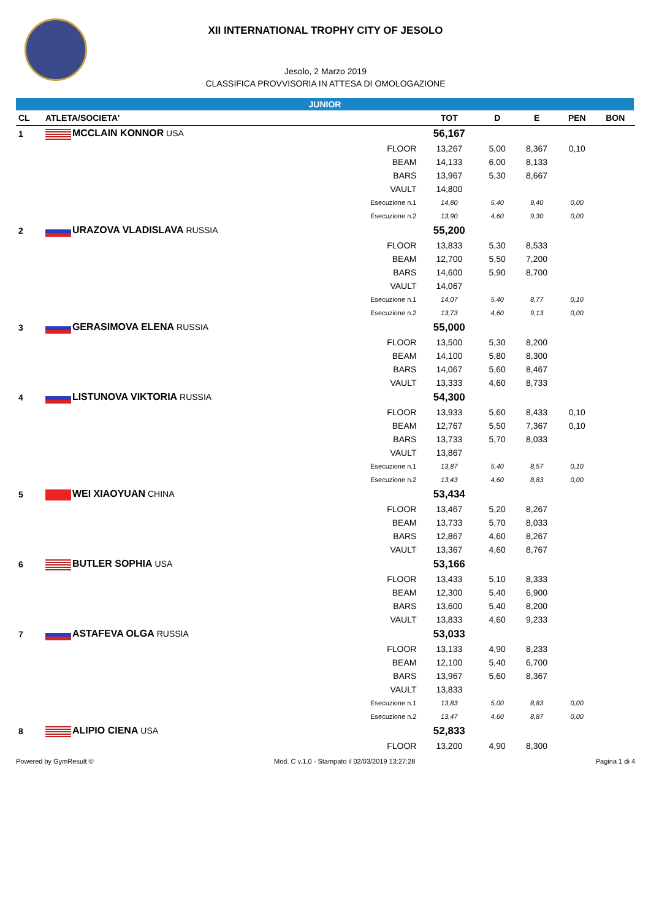XII INTERNATIONAL TROPHY CITY OF JESOLO
Jesolo, 2 Marzo 2019
CLASSIFICA PROVVISORIA IN ATTESA DI OMOLOGAZIONE
JUNIOR
| CL | ATLETA/SOCIETA' | | TOT | D | E | PEN | BON |
| --- | --- | --- | --- | --- | --- | --- | --- |
| 1 | MCCLAIN KONNOR USA | | 56,167 | | | | |
| | | FLOOR | 13,267 | 5,00 | 8,367 | 0,10 | |
| | | BEAM | 14,133 | 6,00 | 8,133 | | |
| | | BARS | 13,967 | 5,30 | 8,667 | | |
| | | VAULT | 14,800 | | | | |
| | | Esecuzione n.1 | 14,80 | 5,40 | 9,40 | 0,00 | |
| | | Esecuzione n.2 | 13,90 | 4,60 | 9,30 | 0,00 | |
| 2 | URAZOVA VLADISLAVA RUSSIA | | 55,200 | | | | |
| | | FLOOR | 13,833 | 5,30 | 8,533 | | |
| | | BEAM | 12,700 | 5,50 | 7,200 | | |
| | | BARS | 14,600 | 5,90 | 8,700 | | |
| | | VAULT | 14,067 | | | | |
| | | Esecuzione n.1 | 14,07 | 5,40 | 8,77 | 0,10 | |
| | | Esecuzione n.2 | 13,73 | 4,60 | 9,13 | 0,00 | |
| 3 | GERASIMOVA ELENA RUSSIA | | 55,000 | | | | |
| | | FLOOR | 13,500 | 5,30 | 8,200 | | |
| | | BEAM | 14,100 | 5,80 | 8,300 | | |
| | | BARS | 14,067 | 5,60 | 8,467 | | |
| | | VAULT | 13,333 | 4,60 | 8,733 | | |
| 4 | LISTUNOVA VIKTORIA RUSSIA | | 54,300 | | | | |
| | | FLOOR | 13,933 | 5,60 | 8,433 | 0,10 | |
| | | BEAM | 12,767 | 5,50 | 7,367 | 0,10 | |
| | | BARS | 13,733 | 5,70 | 8,033 | | |
| | | VAULT | 13,867 | | | | |
| | | Esecuzione n.1 | 13,87 | 5,40 | 8,57 | 0,10 | |
| | | Esecuzione n.2 | 13,43 | 4,60 | 8,83 | 0,00 | |
| 5 | WEI XIAOYUAN CHINA | | 53,434 | | | | |
| | | FLOOR | 13,467 | 5,20 | 8,267 | | |
| | | BEAM | 13,733 | 5,70 | 8,033 | | |
| | | BARS | 12,867 | 4,60 | 8,267 | | |
| | | VAULT | 13,367 | 4,60 | 8,767 | | |
| 6 | BUTLER SOPHIA USA | | 53,166 | | | | |
| | | FLOOR | 13,433 | 5,10 | 8,333 | | |
| | | BEAM | 12,300 | 5,40 | 6,900 | | |
| | | BARS | 13,600 | 5,40 | 8,200 | | |
| | | VAULT | 13,833 | 4,60 | 9,233 | | |
| 7 | ASTAFEVA OLGA RUSSIA | | 53,033 | | | | |
| | | FLOOR | 13,133 | 4,90 | 8,233 | | |
| | | BEAM | 12,100 | 5,40 | 6,700 | | |
| | | BARS | 13,967 | 5,60 | 8,367 | | |
| | | VAULT | 13,833 | | | | |
| | | Esecuzione n.1 | 13,83 | 5,00 | 8,83 | 0,00 | |
| | | Esecuzione n.2 | 13,47 | 4,60 | 8,87 | 0,00 | |
| 8 | ALIPIO CIENA USA | | 52,833 | | | | |
| | | FLOOR | 13,200 | 4,90 | 8,300 | | |
Powered by GymResult © Mod. C v.1.0 - Stampato il 02/03/2019 13:27:28 Pagina 1 di 4